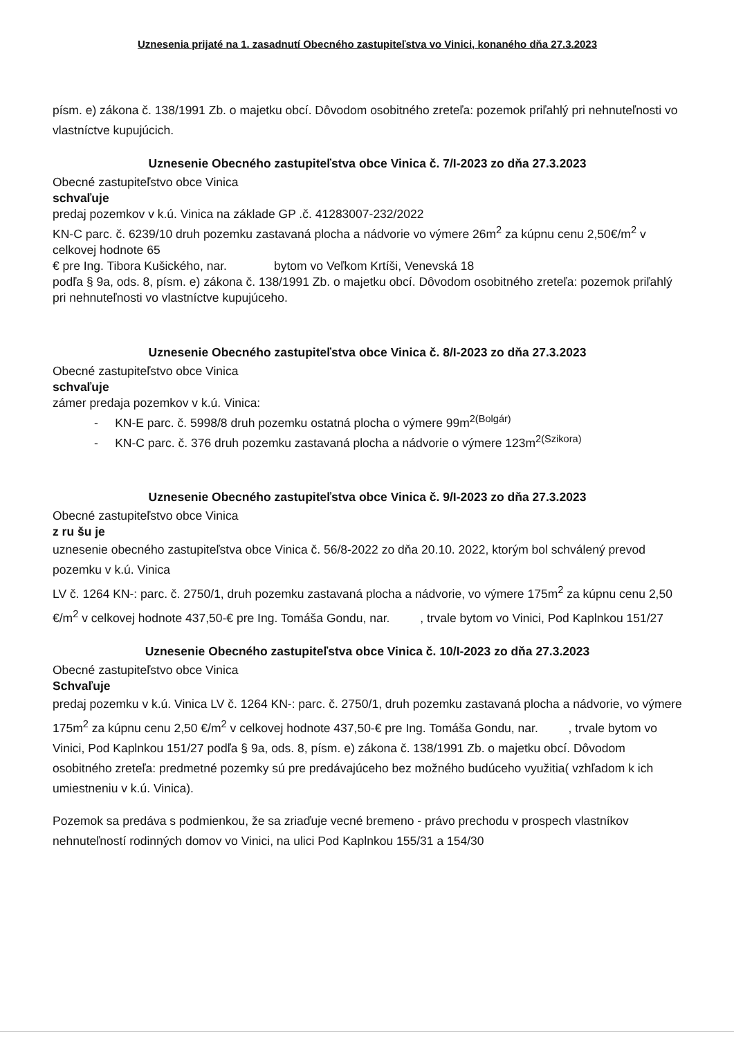Uznesenia prijaté na 1. zasadnutí Obecného zastupiteľstva vo Vinici, konaného dňa 27.3.2023
písm. e) zákona č. 138/1991 Zb. o majetku obcí. Dôvodom osobitného zreteľa: pozemok priľahlý pri nehnuteľnosti vo vlastníctve kupujúcich.
Uznesenie Obecného zastupiteľstva obce Vinica č. 7/I-2023 zo dňa 27.3.2023
Obecné zastupiteľstvo obce Vinica
schvaľuje
predaj pozemkov v k.ú. Vinica na základe GP .č. 41283007-232/2022
KN-C parc. č. 6239/10 druh pozemku zastavaná plocha a nádvorie vo výmere 26m<sup>2</sup> za kúpnu cenu 2,50€/m<sup>2</sup> v celkovej hodnote 65
€ pre Ing. Tibora Kušického, nar. bytom vo Veľkom Krtíši, Venevská 18
podľa § 9a, ods. 8, písm. e) zákona č. 138/1991 Zb. o majetku obcí. Dôvodom osobitného zreteľa: pozemok priľahlý pri nehnuteľnosti vo vlastníctve kupujúceho.
Uznesenie Obecného zastupiteľstva obce Vinica č. 8/I-2023 zo dňa 27.3.2023
Obecné zastupiteľstvo obce Vinica
schvaľuje
zámer predaja pozemkov v k.ú. Vinica:
- KN-E parc. č. 5998/8 druh pozemku ostatná plocha o výmere 99m<sup>2(Bolgár)</sup>
- KN-C parc. č. 376 druh pozemku zastavaná plocha a nádvorie o výmere 123m<sup>2(Szikora)</sup>
Uznesenie Obecného zastupiteľstva obce Vinica č. 9/I-2023 zo dňa 27.3.2023
Obecné zastupiteľstvo obce Vinica
z ru šu je
uznesenie obecného zastupiteľstva obce Vinica č. 56/8-2022 zo dňa 20.10. 2022, ktorým bol schválený prevod pozemku v k.ú. Vinica
LV č. 1264 KN-: parc. č. 2750/1, druh pozemku zastavaná plocha a nádvorie, vo výmere 175m<sup>2</sup> za kúpnu cenu 2,50 €/m<sup>2</sup> v celkovej hodnote 437,50-€ pre Ing. Tomáša Gondu, nar. , trvale bytom vo Vinici, Pod Kaplnkou 151/27
Uznesenie Obecného zastupiteľstva obce Vinica č. 10/I-2023 zo dňa 27.3.2023
Obecné zastupiteľstvo obce Vinica
Schvaľuje
predaj pozemku v k.ú. Vinica LV č. 1264 KN-: parc. č. 2750/1, druh pozemku zastavaná plocha a nádvorie, vo výmere 175m<sup>2</sup> za kúpnu cenu 2,50 €/m<sup>2</sup> v celkovej hodnote 437,50-€ pre Ing. Tomáša Gondu, nar. , trvale bytom vo Vinici, Pod Kaplnkou 151/27 podľa § 9a, ods. 8, písm. e) zákona č. 138/1991 Zb. o majetku obcí. Dôvodom osobitného zreteľa: predmetné pozemky sú pre predávajúceho bez možného budúceho využitia( vzhľadom k ich umiestneniu v k.ú. Vinica).
Pozemok sa predáva s podmienkou, že sa zriaďuje vecné bremeno - právo prechodu v prospech vlastníkov nehnuteľností rodinných domov vo Vinici, na ulici Pod Kaplnkou 155/31 a 154/30